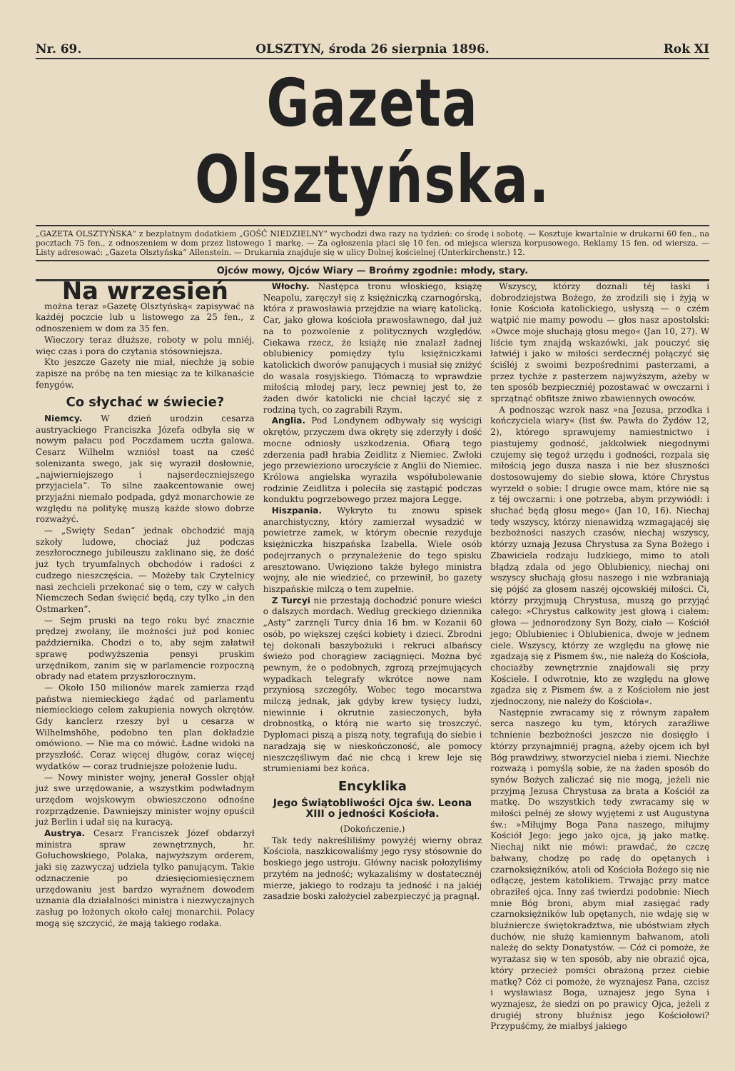Nr. 69. OLSZTYN, środa 26 sierpnia 1896. Rok XI
Gazeta Olsztyńska.
„GAZETA OLSZTYŃSKA“ z bezpłatnym dodatkiem „GOŚĆ NIEDZIELNY“ wychodzi dwa razy na tydzień: co środę i sobotę. — Kosztuje kwartalnie w drukarni 60 fen., na pocztach 75 fen., z odnoszeniem w dom przez listowego 1 markę. — Za ogłoszenia płaci się 10 fen. od miejsca wiersza korpusowego. Reklamy 15 fen. od wiersza. — Listy adresować: „Gazeta Olsztyńska“ Allenstein. — Drukarnia znajduje się w ulicy Dolnej kościelnej (Unterkirchenstr.) 12.
Ojców mowy, Ojców Wiary — Brońmy zgodnie: młody, stary.
Na wrzesień
można teraz »Gazetę Olsztyńską« zapisywać na każdéj poczcie lub u listowego za 25 fen., z odnoszeniem w dom za 35 fen.
Wieczory teraz dłuższe, roboty w polu mniéj, więc czas i pora do czytania stósowniejsza.
Kto jeszcze Gazety nie miał, niechże ją sobie zapisze na próbę na ten miesiąc za te kilkanaście fenygów.
Co słychać w świecie?
Niemcy. W dzień urodzin cesarza austryackiego Franciszka Józefa odbyła się w nowym pałacu pod Poczdamem uczta galowa. Cesarz Wilhelm wzniósł toast na cześć solenizanta swego, jak się wyraził dosłownie, „najwierniejszego i najserdeczniejszego przyjaciela“. To silne zaakcentowanie owej przyjaźni niemało podpada, gdyż monarchowie ze względu na politykę muszą każde słowo dobrze rozważyć.
— „Swięty Sedan“ jednak obchodzić mają szkoły ludowe, chociaż już podczas zeszłorocznego jubileuszu zaklinano się, że dość już tych tryumfalnych obchodów i radości z cudzego nieszczęścia. — Możeby tak Czytelnicy nasi zechcieli przekonać się o tem, czy w całych Niemczech Sedan święcić będą, czy tylko „in den Ostmarken“.
— Sejm pruski na tego roku być znacznie prędzej zwołany, ile możności już pod koniec października. Chodzi o to, aby sejm załatwił sprawę podwyższenia pensyi pruskim urzędnikom, zanim się w parlamencie rozpoczną obrady nad etatem przyszłorocznym.
— Około 150 milionów marek zamierza rząd państwa niemieckiego żądać od parlamentu niemieckiego celem zakupienia nowych okrętów. Gdy kanclerz rzeszy był u cesarza w Wilhelmshöhe, podobno ten plan dokładzie omówiono. — Nie ma co mówić. Ładne widoki na przyszłość. Coraz więcej długów, coraz więcej wydatków — coraz trudniejsze położenie ludu.
— Nowy minister wojny, jenerał Gossler objął już swe urzędowanie, a wszystkim podwładnym urzędom wojskowym obwieszczono odnośne rozprządzenie. Dawniejszy minister wojny opuścił już Berlin i udał się na kuracyą.
Austrya. Cesarz Franciszek Józef obdarzył ministra spraw zewnętrznych, hr. Gołuchowskiego, Polaka, najwyższym orderem, jaki się zazwyczaj udziela tylko panującym. Takie odznaczenie po dziesięciomiesięcznem urzędowaniu jest bardzo wyraźnem dowodem uznania dla działalności ministra i niezwyczajnych zasług po łożonych około całej monarchii. Polacy mogą się szczycić, że mają takiego rodaka.
Włochy. Następca tronu włoskiego, książę Neapolu, zaręczył się z księżniczką czarnogórską, która z prawosławia przejdzie na wiarę katolicką. Car, jako głowa kościoła prawosławnego, dał już na to pozwolenie z politycznych względów. Ciekawa rzecz, że książę nie znalazł żadnej oblubienicy pomiędzy tylu księżniczkami katolickich dworów panujących i musiał się zniżyć do wasala rosyjskiego. Tłómaczą to wprawdzie miłością młodej pary, lecz pewniej jest to, że żaden dwór katolicki nie chciał łączyć się z rodziną tych, co zagrabili Rzym.
Anglia. Pod Londynem odbywały się wyścigi okrętów, przyczem dwa okręty się zderzyły i dość mocne odniosły uszkodzenia. Ofiarą tego zderzenia padł hrabia Zeidlitz z Niemiec. Zwłoki jego przewieziono uroczyście z Anglii do Niemiec. Królowa angielska wyraziła współubolewanie rodzinie Zeidlitza i poleciła się zastąpić podczas konduktu pogrzebowego przez majora Legge.
Hiszpania. Wykryto tu znowu spisek anarchistyczny, który zamierzał wysadzić w powietrze zamek, w którym obecnie rezyduje księżniczka hiszpańska Izabella. Wiele osób podejrzanych o przynależenie do tego spisku aresztowano. Uwięziono także byłego ministra wojny, ale nie wiedzieć, co przewinił, bo gazety hiszpańskie milczą o tem zupełnie.
Z Turcyi nie przestają dochodzić ponure wieści o dalszych mordach. Według greckiego dziennika „Asty“ zarznęli Turcy dnia 16 bm. w Kozanii 60 osób, po większej części kobiety i dzieci. Zbrodni tej dokonali baszybożuki i rekruci albańscy świeżo pod chorągiew zaciągnięci. Można być pewnym, że o podobnych, zgrozą przejmujących wypadkach telegrafy wkrótce nowe nam przyniosą szczegóły. Wobec tego mocarstwa milczą jednak, jak gdyby krew tysięcy ludzi, niewinnie i okrutnie zasieczonych, była drobnostką, o którą nie warto się troszczyć. Dyplomaci piszą a piszą noty, tegrafują do siebie i naradzają się w nieskończoność, ale pomocy nieszczęśliwym dać nie chcą i krew leje się strumieniami bez końca.
Encyklika
Jego Świątobliwości Ojca św. Leona XIII o jedności Kościoła.
(Dokończenie.)
Tak tedy nakreśliliśmy powyżéj wierny obraz Kościoła, naszkicowaliśmy jego rysy stósownie do boskiego jego ustroju. Główny nacisk położyliśmy przytém na jedność; wykazaliśmy w dostatecznéj mierze, jakiego to rodzaju ta jedność i na jakiéj zasadzie boski założyciel zabezpieczyć ją pragnął.
Wszyscy, którzy doznali téj łaski i dobrodziejstwa Bożego, że zrodzili się i żyją w łonie Kościoła katolickiego, usłyszą — o czém wątpić nie mamy powodu — głos nasz apostolski: »Owce moje słuchają głosu mego« (Jan 10, 27). W liście tym znajdą wskazówki, jak pouczyć się łatwiéj i jako w miłości serdecznéj połączyć się ściśléj z swoimi bezpośrednimi pasterzami, a przez tychże z pasterzem najwyższym, ażeby w ten sposób bezpieczniéj pozostawać w owczarni i sprzątnąć obfitsze żniwo zbawiennych owoców.
A podnosząc wzrok nasz »na Jezusa, przodka i kończyciela wiary« (list św. Pawła do Żydów 12, 2), którego sprawujemy namiestnictwo i piastujemy godność, jakkolwiek niegodnymi czujemy się tegoż urzędu i godności, rozpala się miłością jego dusza nasza i nie bez słuszności dostosowujemy do siebie słowa, które Chrystus wyrzekł o sobie: I drugie owce mam, które nie są z téj owczarni: i one potrzeba, abym przywiódł: i słuchać będą głosu mego« (Jan 10, 16). Niechaj tedy wszyscy, którzy nienawidzą wzmagającéj się bezbożności naszych czasów, niechaj wszyscy, którzy uznają Jezusa Chrystusa za Syna Bożego i Zbawiciela rodzaju ludzkiego, mimo to atoli błądzą zdala od jego Oblubienicy, niechaj oni wszyscy słuchają głosu naszego i nie wzbraniają się pójść za głosem naszéj ojcowskiéj miłości. Ci, którzy przyjmują Chrystusa, muszą go przyjąć całego: »Chrystus całkowity jest głową i ciałem: głowa — jednorodzony Syn Boży, ciało — Kościół jego; Oblubieniec i Oblubienica, dwoje w jednem ciele. Wszyscy, którzy ze względu na głowę nie zgadzają się z Pismem św., nie należą do Kościoła, chociażby zewnętrznie znajdowali się przy Kościele. I odwrotnie, kto ze względu na głowę zgadza się z Pismem św. a z Kościołem nie jest zjednoczony, nie należy do Kościoła«.
Następnie zwracamy się z równym zapałem serca naszego ku tym, których zaraźliwe tchnienie bezbożności jeszcze nie dosięgło i którzy przynajmniéj pragną, ażeby ojcem ich był Bóg prawdziwy, stworzyciel nieba i ziemi. Niechże rozważą i pomyślą sobie, że na żaden sposób do synów Bożych zaliczać się nie mogą, jeżeli nie przyjmą Jezusa Chrystusa za brata a Kościół za matkę. Do wszystkich tedy zwracamy się w miłości pełnéj ze słowy wyjętemi z ust Augustyna św.: »Miłujmy Boga Pana naszego, miłujmy Kościół Jego: jego jako ojca, ją jako matkę. Niechaj nikt nie mówi: prawdać, że czczę bałwany, chodzę po radę do opętanych i czarnoksiężników, atoli od Kościoła Bożego się nie odłączę, jestem katolikiem. Trwając przy matce obraziłeś ojca. Inny zaś twierdzi podobnie: Niech mnie Bóg broni, abym miał zasięgać rady czarnoksiężników lub opętanych, nie wdaję się w bluźniercze świętokradztwa, nie ubóstwiam złych duchów, nie służę kamiennym bałwanom, atoli należę do sekty Donatystów. — Cóż ci pomoże, że wyrażasz się w ten sposób, aby nie obrazić ojca, który przecież pomści obrażoną przez ciebie matkę? Cóż ci pomoże, że wyznajesz Pana, czcisz i wysławiasz Boga, uznajesz jego Syna i wyznajesz, że siedzi on po prawicy Ojca, jeżeli z drugiéj strony bluźnisz jego Kościołowi? Przypuśćmy, że miałbyś jakiego